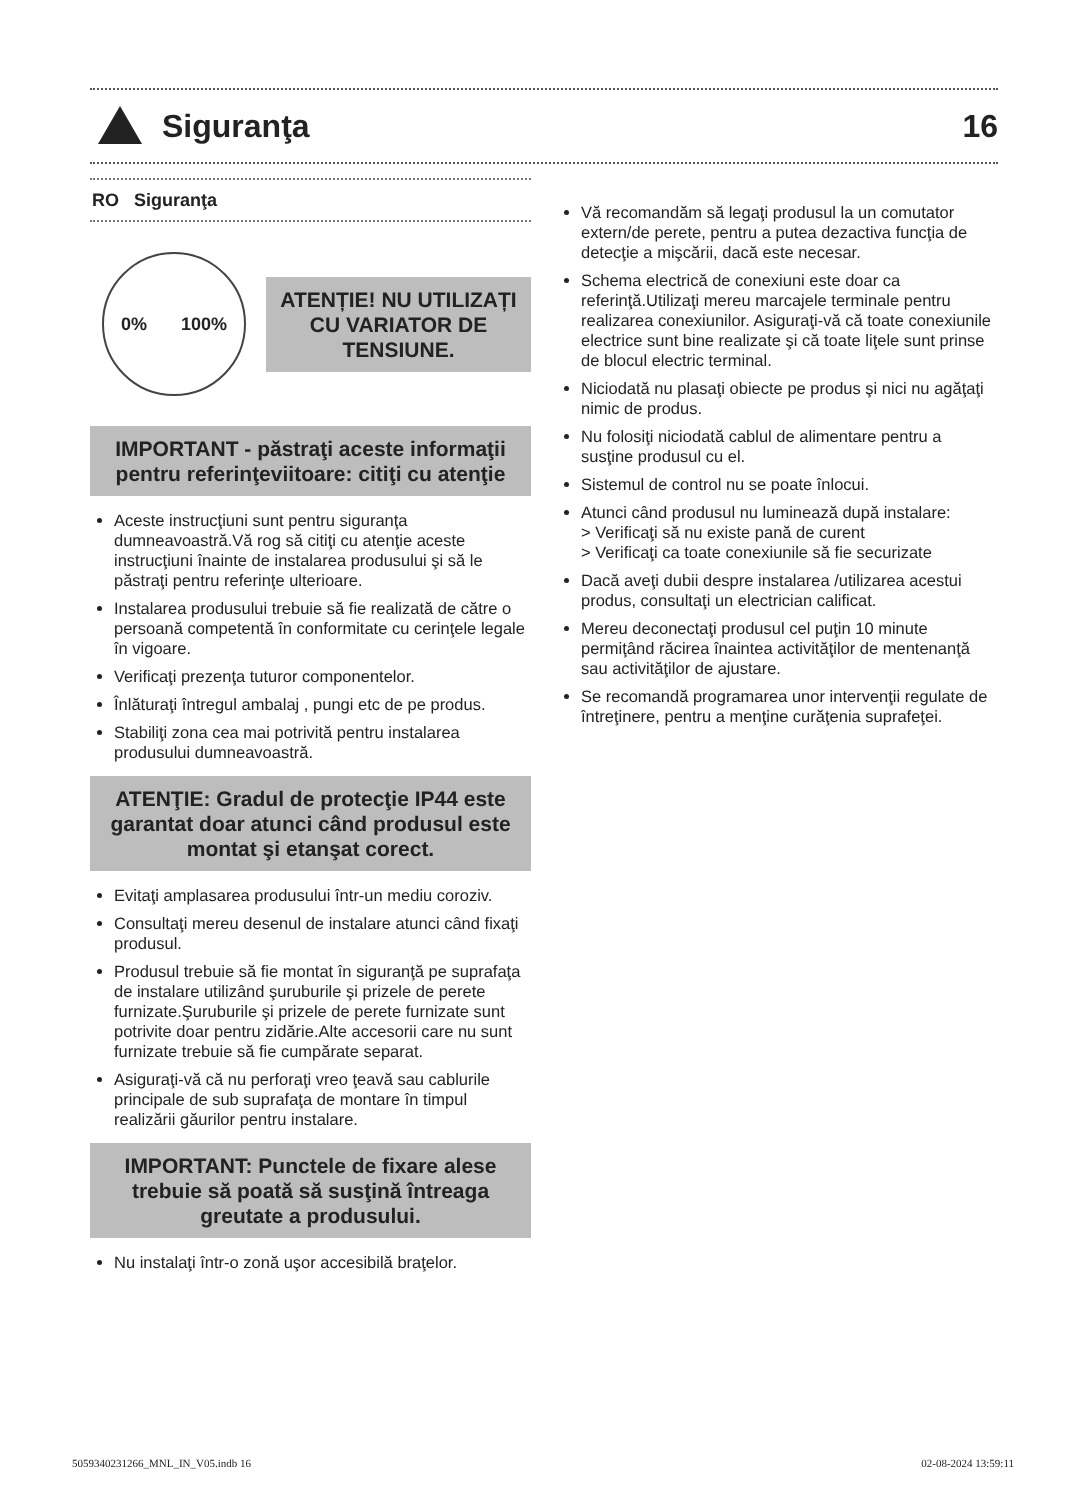Siguranţa 16
RO Siguranţa
0% 100%
ATENȚIE! NU UTILIZAȚI CU VARIATOR DE TENSIUNE.
IMPORTANT - păstraţi aceste informaţii pentru referinţeviitoare: citiţi cu atenţie
Aceste instrucţiuni sunt pentru siguranţa dumneavoastră.Vă rog să citiţi cu atenţie aceste instrucţiuni înainte de instalarea produsului şi să le păstraţi pentru referinţe ulterioare.
Instalarea produsului trebuie să fie realizată de către o persoană competentă în conformitate cu cerinţele legale în vigoare.
Verificaţi prezenţa tuturor componentelor.
Înlăturaţi întregul ambalaj , pungi etc de pe produs.
Stabiliţi zona cea mai potrivită pentru instalarea produsului dumneavoastră.
ATENŢIE: Gradul de protecţie IP44 este garantat doar atunci când produsul este montat şi etanşat corect.
Evitaţi amplasarea produsului într-un mediu coroziv.
Consultaţi mereu desenul de instalare atunci când fixaţi produsul.
Produsul trebuie să fie montat în siguranţă pe suprafaţa de instalare utilizând şuruburile şi prizele de perete furnizate.Şuruburile şi prizele de perete furnizate sunt potrivite doar pentru zidărie.Alte accesorii care nu sunt furnizate trebuie să fie cumpărate separat.
Asiguraţi-vă că nu perforaţi vreo ţeavă sau cablurile principale de sub suprafaţa de montare în timpul realizării găurilor pentru instalare.
IMPORTANT: Punctele de fixare alese trebuie să poată să susţină întreaga greutate a produsului.
Nu instalaţi într-o zonă uşor accesibilă braţelor.
Vă recomandăm să legaţi produsul la un comutator extern/de perete, pentru a putea dezactiva funcţia de detecţie a mişcării, dacă este necesar.
Schema electrică de conexiuni este doar ca referinţă.Utilizaţi mereu marcajele terminale pentru realizarea conexiunilor. Asiguraţi-vă că toate conexiunile electrice sunt bine realizate şi că toate liţele sunt prinse de blocul electric terminal.
Niciodată nu plasaţi obiecte pe produs şi nici nu agăţaţi nimic de produs.
Nu folosiţi niciodată cablul de alimentare pentru a susţine produsul cu el.
Sistemul de control nu se poate înlocui.
Atunci când produsul nu luminează după instalare:
> Verificaţi să nu existe pană de curent
> Verificaţi ca toate conexiunile să fie securizate
Dacă aveţi dubii despre instalarea /utilizarea acestui produs, consultaţi un electrician calificat.
Mereu deconectaţi produsul cel puţin 10 minute permiţând răcirea înaintea activităţilor de mentenanţă sau activităţilor de ajustare.
Se recomandă programarea unor intervenţii regulate de întreţinere, pentru a menţine curăţenia suprafeţei.
5059340231266_MNL_IN_V05.indb 16 02-08-2024 13:59:11